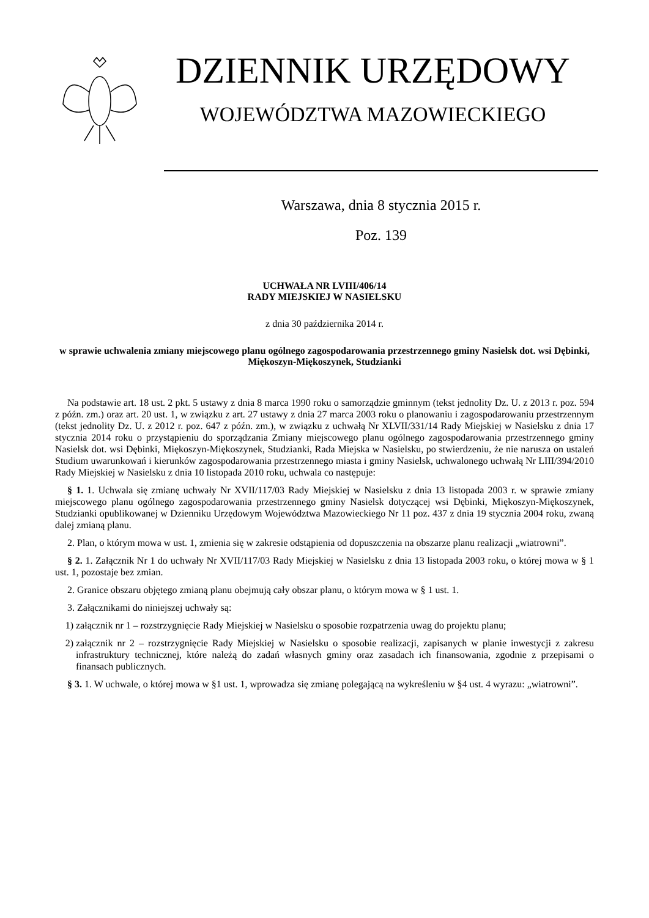DZIENNIK URZĘDOWY
WOJEWÓDZTWA MAZOWIECKIEGO
Warszawa, dnia 8 stycznia 2015 r.
Poz. 139
UCHWAŁA NR LVIII/406/14
RADY MIEJSKIEJ W NASIELSKU
z dnia 30 października 2014 r.
w sprawie uchwalenia zmiany miejscowego planu ogólnego zagospodarowania przestrzennego gminy Nasielsk dot. wsi Dębinki, Miękoszyn-Miękoszynek, Studzianki
Na podstawie art. 18 ust. 2 pkt. 5 ustawy z dnia 8 marca 1990 roku o samorządzie gminnym (tekst jednolity Dz. U. z 2013 r. poz. 594 z późn. zm.) oraz art. 20 ust. 1, w związku z art. 27 ustawy z dnia 27 marca 2003 roku o planowaniu i zagospodarowaniu przestrzennym (tekst jednolity Dz. U. z 2012 r. poz. 647 z późn. zm.), w związku z uchwałą Nr XLVII/331/14 Rady Miejskiej w Nasielsku z dnia 17 stycznia 2014 roku o przystąpieniu do sporządzania Zmiany miejscowego planu ogólnego zagospodarowania przestrzennego gminy Nasielsk dot. wsi Dębinki, Miękoszyn-Miękoszynek, Studzianki, Rada Miejska w Nasielsku, po stwierdzeniu, że nie narusza on ustaleń Studium uwarunkowań i kierunków zagospodarowania przestrzennego miasta i gminy Nasielsk, uchwalonego uchwałą Nr LIII/394/2010 Rady Miejskiej w Nasielsku z dnia 10 listopada 2010 roku, uchwala co następuje:
§ 1. 1. Uchwala się zmianę uchwały Nr XVII/117/03 Rady Miejskiej w Nasielsku z dnia 13 listopada 2003 r. w sprawie zmiany miejscowego planu ogólnego zagospodarowania przestrzennego gminy Nasielsk dotyczącej wsi Dębinki, Miękoszyn-Miękoszynek, Studzianki opublikowanej w Dzienniku Urzędowym Województwa Mazowieckiego Nr 11 poz. 437 z dnia 19 stycznia 2004 roku, zwaną dalej zmianą planu.
2. Plan, o którym mowa w ust. 1, zmienia się w zakresie odstąpienia od dopuszczenia na obszarze planu realizacji „wiatrowni”.
§ 2. 1. Załącznik Nr 1 do uchwały Nr XVII/117/03 Rady Miejskiej w Nasielsku z dnia 13 listopada 2003 roku, o której mowa w § 1 ust. 1, pozostaje bez zmian.
2. Granice obszaru objętego zmianą planu obejmują cały obszar planu, o którym mowa w § 1 ust. 1.
3. Załącznikami do niniejszej uchwały są:
1) załącznik nr 1 – rozstrzygnięcie Rady Miejskiej w Nasielsku o sposobie rozpatrzenia uwag do projektu planu;
2) załącznik nr 2 – rozstrzygnięcie Rady Miejskiej w Nasielsku o sposobie realizacji, zapisanych w planie inwestycji z zakresu infrastruktury technicznej, które należą do zadań własnych gminy oraz zasadach ich finansowania, zgodnie z przepisami o finansach publicznych.
§ 3. 1. W uchwale, o której mowa w §1 ust. 1, wprowadza się zmianę polegającą na wykreśleniu w §4 ust. 4 wyrazu: „wiatrowni”.